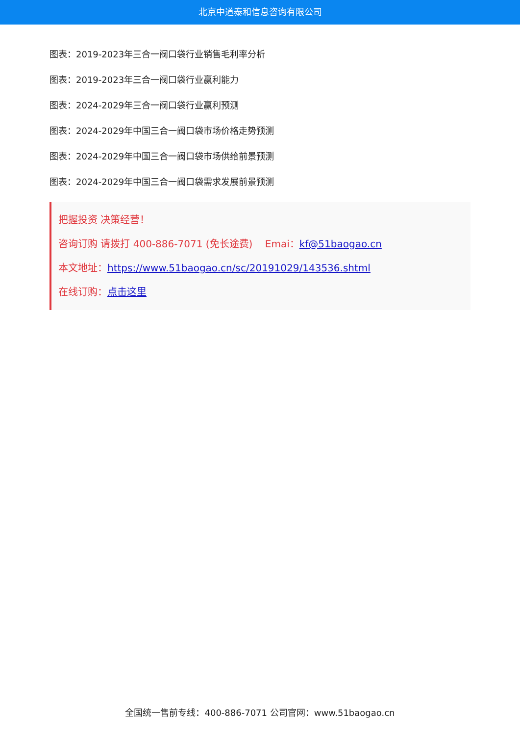北京中道泰和信息咨询有限公司
图表：2019-2023年三合一阀口袋行业销售毛利率分析
图表：2019-2023年三合一阀口袋行业赢利能力
图表：2024-2029年三合一阀口袋行业赢利预测
图表：2024-2029年中国三合一阀口袋市场价格走势预测
图表：2024-2029年中国三合一阀口袋市场供给前景预测
图表：2024-2029年中国三合一阀口袋需求发展前景预测
把握投资 决策经营！
咨询订购 请拨打 400-886-7071 (免长途费) Emai：kf@51baogao.cn
本文地址：https://www.51baogao.cn/sc/20191029/143536.shtml
在线订购：点击这里
全国统一售前专线：400-886-7071 公司官网：www.51baogao.cn